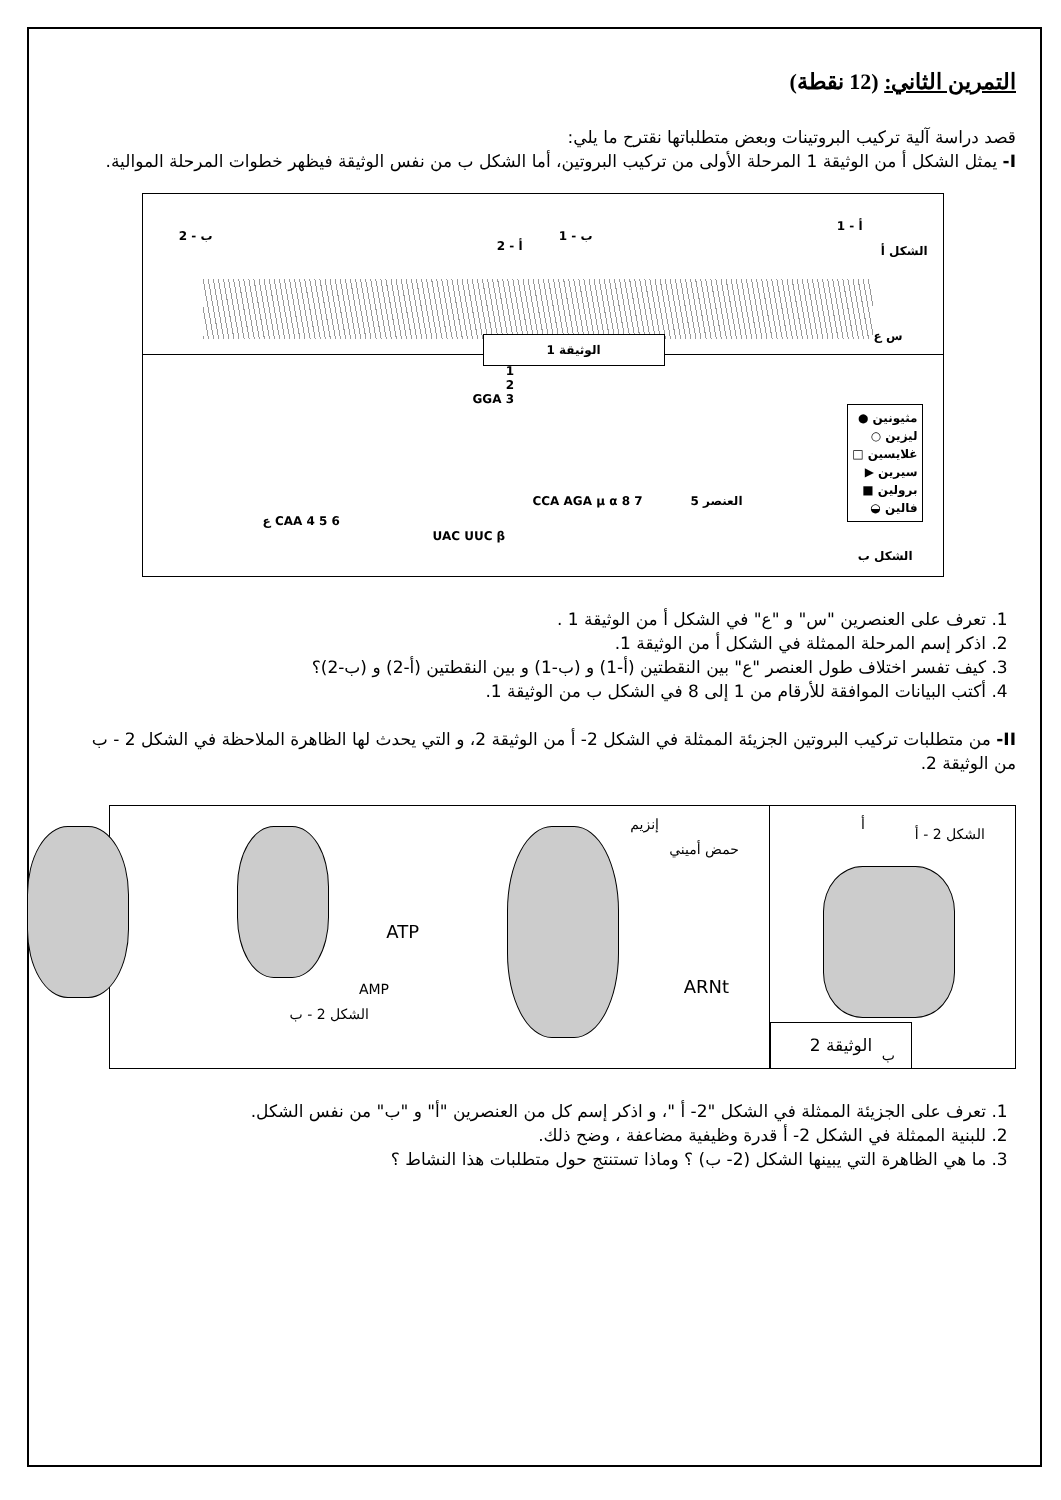التمرين الثاني: (12 نقطة)
قصد دراسة آلية تركيب البروتينات وبعض متطلباتها نقترح ما يلي:
I- يمثل الشكل أ من الوثيقة 1 المرحلة الأولى من تركيب البروتين، أما الشكل ب من نفس الوثيقة فيظهر خطوات المرحلة الموالية.
الشكل أ
أ - 1
ب - 1
أ - 2
ب - 2
س ع الوثيقة 1
العنصر 5
مثيونين ●
ليزين ○
غلايسين □
سيرين ▶
برولين ■
فالين ◒
الشكل ب
1
2
3 GGA
CAA 4 5 6 ع
UAC UUC β
7 8 CCA AGA μ α
1. تعرف على العنصرين "س" و "ع" في الشكل أ من الوثيقة 1 .
2. اذكر إسم المرحلة الممثلة في الشكل أ من الوثيقة 1.
3. كيف تفسر اختلاف طول العنصر "ع" بين النقطتين (أ-1) و (ب-1) و بين النقطتين (أ-2) و (ب-2)؟
4. أكتب البيانات الموافقة للأرقام من 1 إلى 8 في الشكل ب من الوثيقة 1.
II- من متطلبات تركيب البروتين الجزيئة الممثلة في الشكل 2- أ من الوثيقة 2، و التي يحدث لها الظاهرة الملاحظة في الشكل 2 - ب من الوثيقة 2.
الشكل 2 - أ
أ
ب الوثيقة 2
إنزيم
حمض أميني
ARNt
ATP
AMP
الشكل 2 - ب
1. تعرف على الجزيئة الممثلة في الشكل "2- أ "، و اذكر إسم كل من العنصرين "أ" و "ب" من نفس الشكل.
2. للبنية الممثلة في الشكل 2- أ قدرة وظيفية مضاعفة ، وضح ذلك.
3. ما هي الظاهرة التي يبينها الشكل (2- ب) ؟ وماذا تستنتج حول متطلبات هذا النشاط ؟